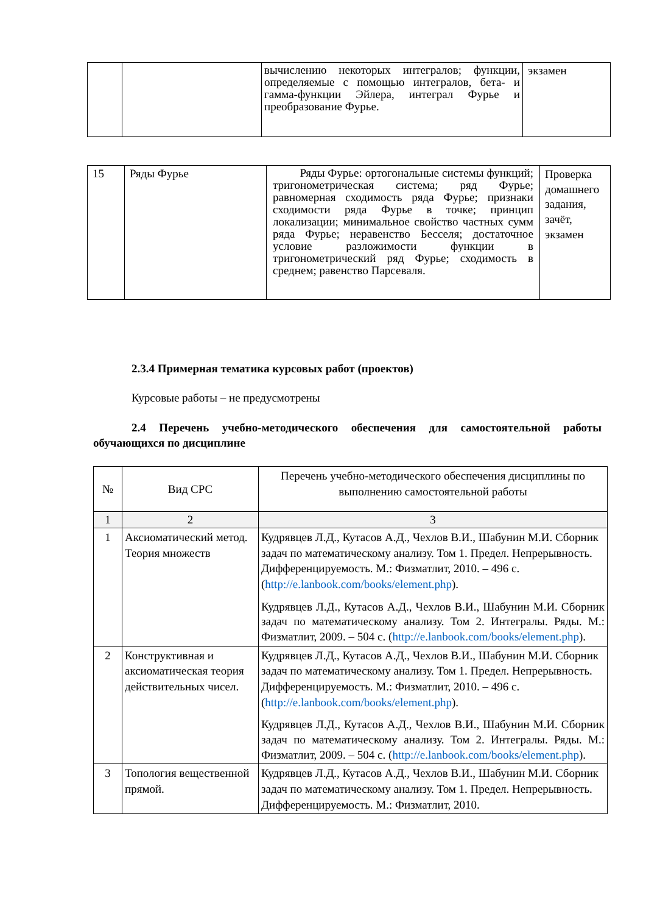| | | вычислению некоторых интегралов; функции, определяемые с помощью интегралов, бета- и гамма-функции Эйлера, интеграл Фурье и преобразование Фурье. | экзамен |
| 15 | Ряды Фурье | Ряды Фурье: ортогональные системы функций; тригонометрическая система; ряд Фурье; равномерная сходимость ряда Фурье; признаки сходимости ряда Фурье в точке; принцип локализации; минимальное свойство частных сумм ряда Фурье; неравенство Бесселя; достаточное условие разложимости функции в тригонометрический ряд Фурье; сходимость в среднем; равенство Парсеваля. | Проверка домашнего задания, зачёт, экзамен |
2.3.4 Примерная тематика курсовых работ (проектов)
Курсовые работы – не предусмотрены
2.4 Перечень учебно-методического обеспечения для самостоятельной работы обучающихся по дисциплине
| № | Вид СРС | Перечень учебно-методического обеспечения дисциплины по выполнению самостоятельной работы |
| 1 | 2 | 3 |
| 1 | Аксиоматический метод. Теория множеств | Кудрявцев Л.Д., Кутасов А.Д., Чехлов В.И., Шабунин М.И. Сборник задач по математическому анализу. Том 1. Предел. Непрерывность. Дифференцируемость. М.: Физматлит, 2010. – 496 с. ( http://e.lanbook.com/books/element.php ). Кудрявцев Л.Д., Кутасов А.Д., Чехлов В.И., Шабунин М.И. Сборник задач по математическому анализу. Том 2. Интегралы. Ряды. М.: Физматлит, 2009. – 504 с. ( http://e.lanbook.com/books/element.php ). |
| 2 | Конструктивная и аксиоматическая теория действительных чисел. | Кудрявцев Л.Д., Кутасов А.Д., Чехлов В.И., Шабунин М.И. Сборник задач по математическому анализу. Том 1. Предел. Непрерывность. Дифференцируемость. М.: Физматлит, 2010. – 496 с. ( http://e.lanbook.com/books/element.php ). Кудрявцев Л.Д., Кутасов А.Д., Чехлов В.И., Шабунин М.И. Сборник задач по математическому анализу. Том 2. Интегралы. Ряды. М.: Физматлит, 2009. – 504 с. ( http://e.lanbook.com/books/element.php ). |
| 3 | Топология вещественной прямой. | Кудрявцев Л.Д., Кутасов А.Д., Чехлов В.И., Шабунин М.И. Сборник задач по математическому анализу. Том 1. Предел. Непрерывность. Дифференцируемость. М.: Физматлит, 2010. |